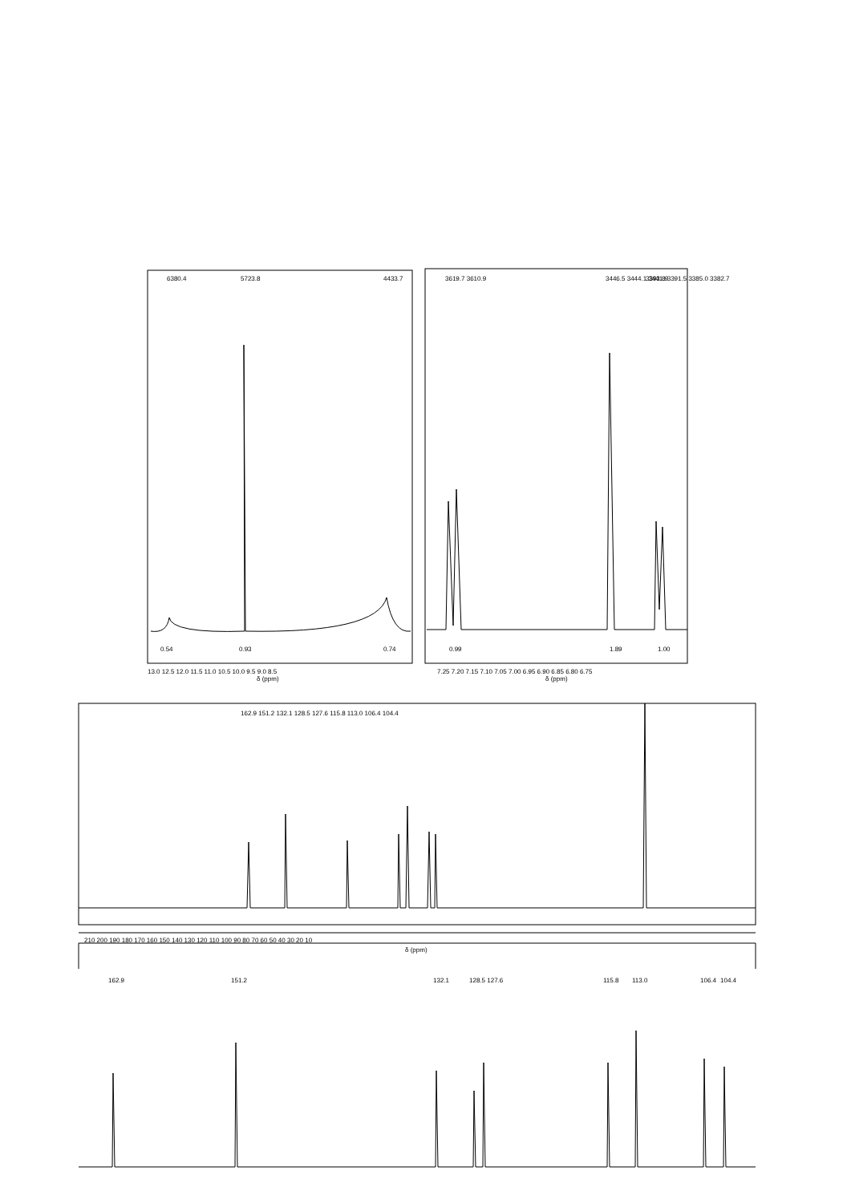13.0 12.5 12.0 11.5 11.0 10.5 10.0 9.5 9.0 8.5
δ (ppm)
7.25 7.20 7.15 7.10 7.05 7.00 6.95 6.90 6.85 6.80 6.75
δ (ppm)
210 200 190 180 170 160 150 140 130 120 110 100 90 80 70 60 50 40 30 20 10
δ (ppm)
0.54
0.93
0.74
0.99
1.89
1.00
6380.4
5723.8
4433.7
3619.7 3610.9
3446.5 3444.1 3441.9
3393.8 3391.5 3385.0 3382.7
162.9 151.2 132.1 128.5 127.6 115.8 113.0 106.4 104.4
162.9
151.2
132.1
128.5 127.6
115.8
113.0
106.4
104.4